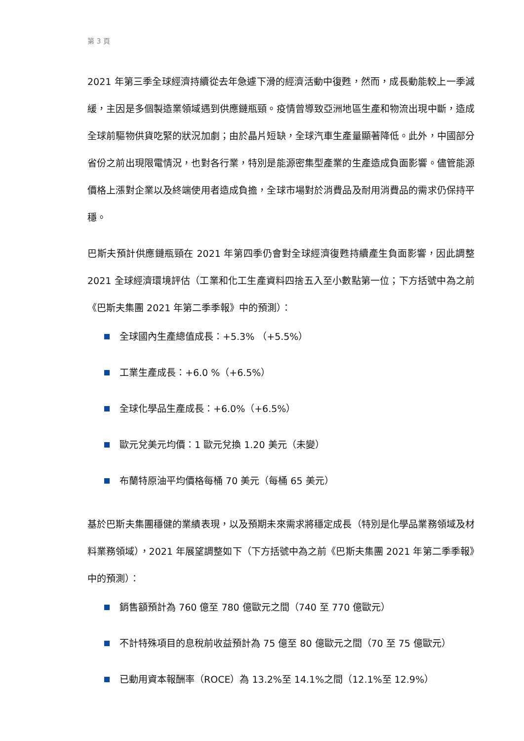第 3 頁
2021 年第三季全球經濟持續從去年急遽下滑的經濟活動中復甦，然而，成長動能較上一季減緩，主因是多個製造業領域遇到供應鏈瓶頸。疫情曾導致亞洲地區生產和物流出現中斷，造成全球前驅物供貨吃緊的狀況加劇；由於晶片短缺，全球汽車生產量顯著降低。此外，中國部分省份之前出現限電情況，也對各行業，特別是能源密集型產業的生產造成負面影響。儘管能源價格上漲對企業以及終端使用者造成負擔，全球市場對於消費品及耐用消費品的需求仍保持平穩。
巴斯夫預計供應鏈瓶頸在 2021 年第四季仍會對全球經濟復甦持續產生負面影響，因此調整 2021 全球經濟環境評估（工業和化工生產資料四捨五入至小數點第一位；下方括號中為之前《巴斯夫集團 2021 年第二季季報》中的預測）：
全球國內生產總值成長：+5.3% （+5.5%）
工業生產成長：+6.0 %（+6.5%）
全球化學品生產成長：+6.0%（+6.5%）
歐元兌美元均價：1 歐元兌換 1.20 美元（未變）
布蘭特原油平均價格每桶 70 美元（每桶 65 美元）
基於巴斯夫集團穩健的業績表現，以及預期未來需求將穩定成長（特別是化學品業務領域及材料業務領域），2021 年展望調整如下（下方括號中為之前《巴斯夫集團 2021 年第二季季報》中的預測）：
銷售額預計為 760 億至 780 億歐元之間（740 至 770 億歐元）
不計特殊項目的息稅前收益預計為 75 億至 80 億歐元之間（70 至 75 億歐元）
已動用資本報酬率（ROCE）為 13.2%至 14.1%之間（12.1%至 12.9%）